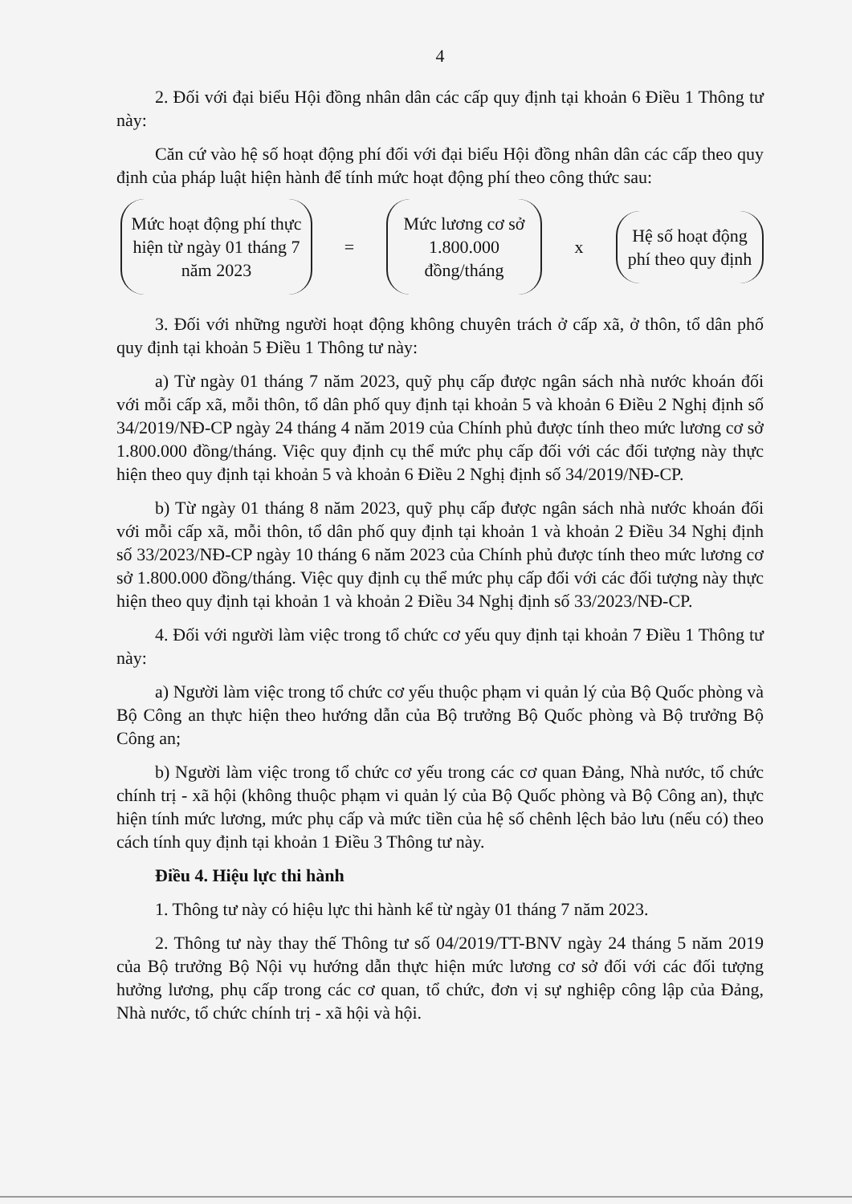4
2. Đối với đại biểu Hội đồng nhân dân các cấp quy định tại khoản 6 Điều 1 Thông tư này:
Căn cứ vào hệ số hoạt động phí đối với đại biểu Hội đồng nhân dân các cấp theo quy định của pháp luật hiện hành để tính mức hoạt động phí theo công thức sau:
Mức hoạt động phí thực hiện từ ngày 01 tháng 7 năm 2023
=
Mức lương cơ sở 1.800.000 đồng/tháng
x
Hệ số hoạt động phí theo quy định
3. Đối với những người hoạt động không chuyên trách ở cấp xã, ở thôn, tổ dân phố quy định tại khoản 5 Điều 1 Thông tư này:
a) Từ ngày 01 tháng 7 năm 2023, quỹ phụ cấp được ngân sách nhà nước khoán đối với mỗi cấp xã, mỗi thôn, tổ dân phố quy định tại khoản 5 và khoản 6 Điều 2 Nghị định số 34/2019/NĐ-CP ngày 24 tháng 4 năm 2019 của Chính phủ được tính theo mức lương cơ sở 1.800.000 đồng/tháng. Việc quy định cụ thể mức phụ cấp đối với các đối tượng này thực hiện theo quy định tại khoản 5 và khoản 6 Điều 2 Nghị định số 34/2019/NĐ-CP.
b) Từ ngày 01 tháng 8 năm 2023, quỹ phụ cấp được ngân sách nhà nước khoán đối với mỗi cấp xã, mỗi thôn, tổ dân phố quy định tại khoản 1 và khoản 2 Điều 34 Nghị định số 33/2023/NĐ-CP ngày 10 tháng 6 năm 2023 của Chính phủ được tính theo mức lương cơ sở 1.800.000 đồng/tháng. Việc quy định cụ thể mức phụ cấp đối với các đối tượng này thực hiện theo quy định tại khoản 1 và khoản 2 Điều 34 Nghị định số 33/2023/NĐ-CP.
4. Đối với người làm việc trong tổ chức cơ yếu quy định tại khoản 7 Điều 1 Thông tư này:
a) Người làm việc trong tổ chức cơ yếu thuộc phạm vi quản lý của Bộ Quốc phòng và Bộ Công an thực hiện theo hướng dẫn của Bộ trưởng Bộ Quốc phòng và Bộ trưởng Bộ Công an;
b) Người làm việc trong tổ chức cơ yếu trong các cơ quan Đảng, Nhà nước, tổ chức chính trị - xã hội (không thuộc phạm vi quản lý của Bộ Quốc phòng và Bộ Công an), thực hiện tính mức lương, mức phụ cấp và mức tiền của hệ số chênh lệch bảo lưu (nếu có) theo cách tính quy định tại khoản 1 Điều 3 Thông tư này.
Điều 4. Hiệu lực thi hành
1. Thông tư này có hiệu lực thi hành kể từ ngày 01 tháng 7 năm 2023.
2. Thông tư này thay thế Thông tư số 04/2019/TT-BNV ngày 24 tháng 5 năm 2019 của Bộ trưởng Bộ Nội vụ hướng dẫn thực hiện mức lương cơ sở đối với các đối tượng hưởng lương, phụ cấp trong các cơ quan, tổ chức, đơn vị sự nghiệp công lập của Đảng, Nhà nước, tổ chức chính trị - xã hội và hội.